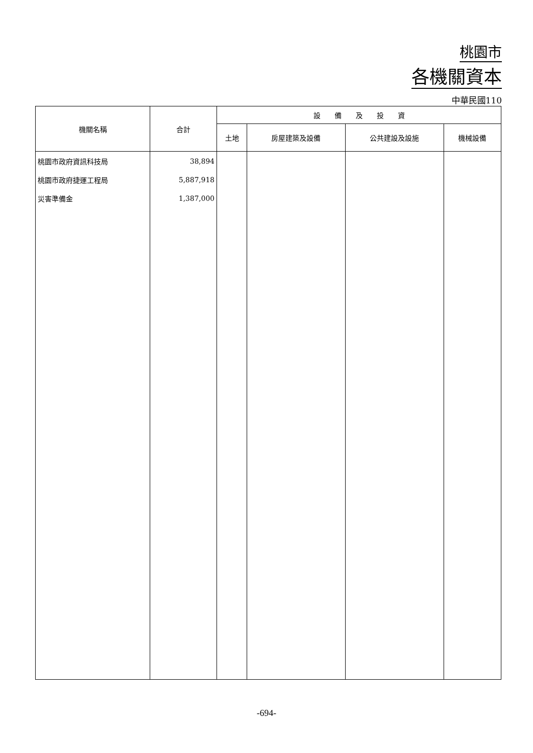桃園市
各機關資本
中華民國110
| 機關名稱 | 合計 | 設 備 及 投 資 | | | |
| --- | --- | --- | --- | --- | --- |
| | | 土地 | 房屋建築及設備 | 公共建設及設施 | 機械設備 |
| 桃園市政府資訊科技局 | 38,894 | | | | |
| 桃園市政府捷運工程局 | 5,887,918 | | | | |
| 災害準備金 | 1,387,000 | | | | |
-694-